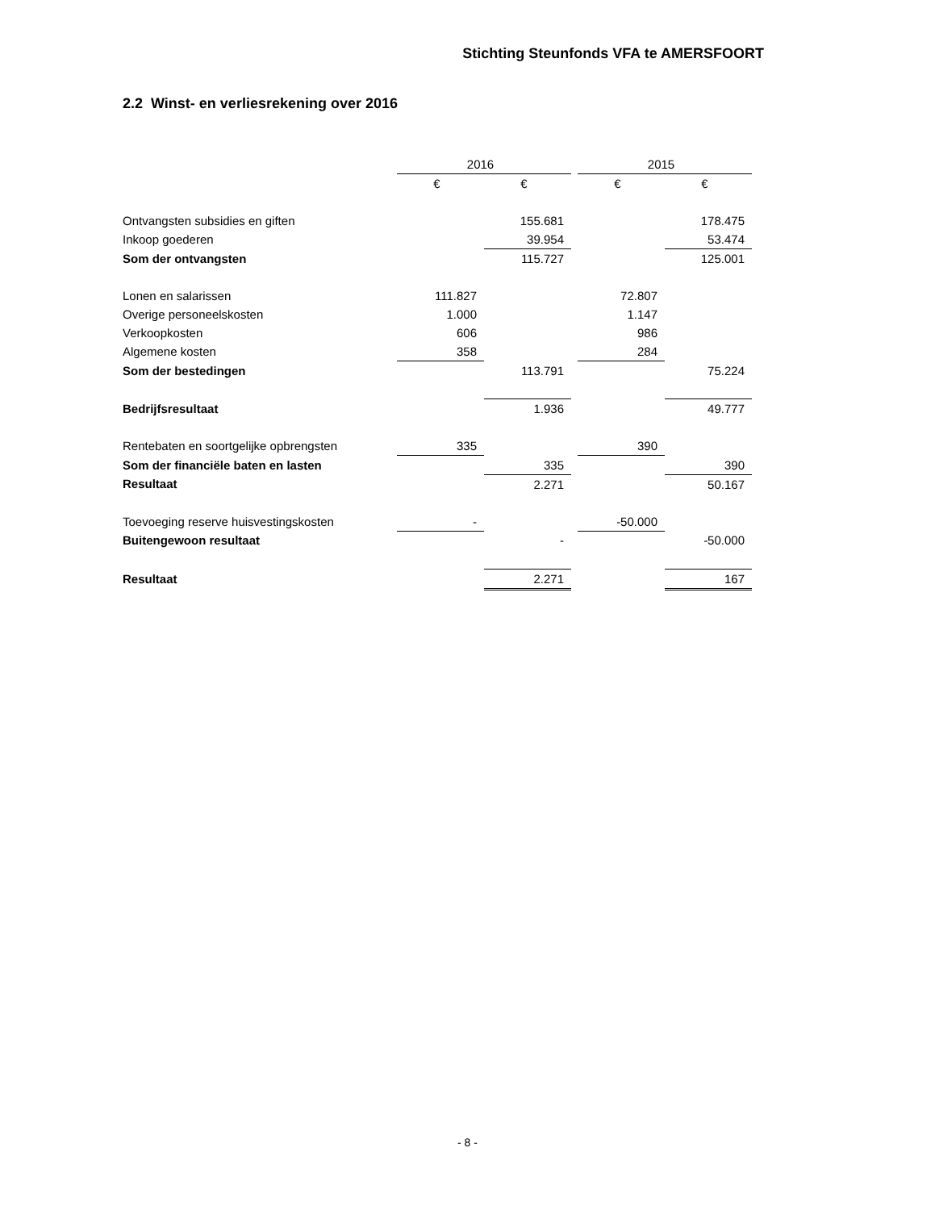Stichting Steunfonds VFA te AMERSFOORT
2.2 Winst- en verliesrekening over 2016
| | 2016 | | | 2015 | |
| | € | € | | € | € |
| Ontvangsten subsidies en giften | | 155.681 | | | 178.475 |
| Inkoop goederen | | 39.954 | | | 53.474 |
| Som der ontvangsten | | 115.727 | | | 125.001 |
| Lonen en salarissen | 111.827 | | | 72.807 | |
| Overige personeelskosten | 1.000 | | | 1.147 | |
| Verkoopkosten | 606 | | | 986 | |
| Algemene kosten | 358 | | | 284 | |
| Som der bestedingen | | 113.791 | | | 75.224 |
| Bedrijfsresultaat | | 1.936 | | | 49.777 |
| Rentebaten en soortgelijke opbrengsten | 335 | | | 390 | |
| Som der financiële baten en lasten | | 335 | | | 390 |
| Resultaat | | 2.271 | | | 50.167 |
| Toevoeging reserve huisvestingskosten | - | | | -50.000 | |
| Buitengewoon resultaat | | - | | | -50.000 |
| Resultaat | | 2.271 | | | 167 |
- 8 -